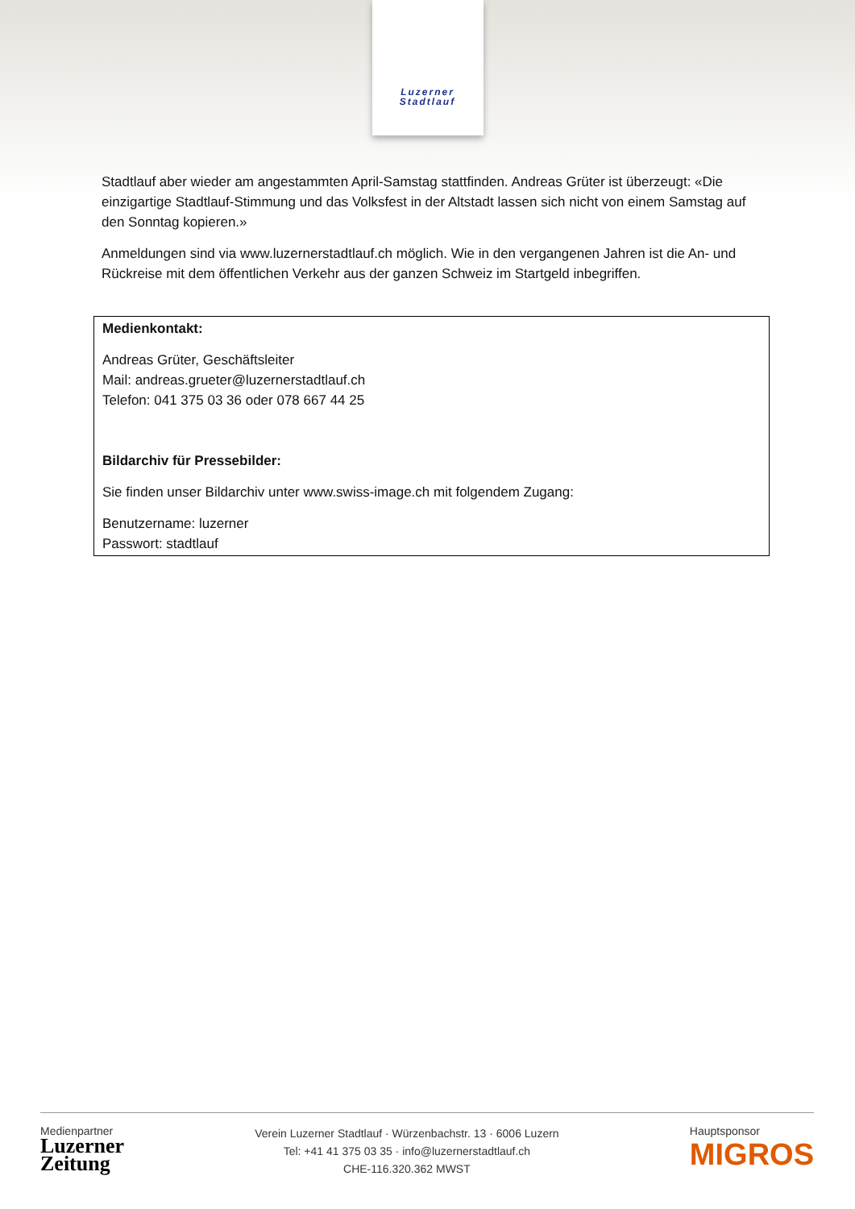Luzerner
Stadtlauf
Stadtlauf aber wieder am angestammten April-Samstag stattfinden. Andreas Grüter ist überzeugt: «Die einzigartige Stadtlauf-Stimmung und das Volksfest in der Altstadt lassen sich nicht von einem Samstag auf den Sonntag kopieren.»
Anmeldungen sind via www.luzernerstadtlauf.ch möglich. Wie in den vergangenen Jahren ist die An- und Rückreise mit dem öffentlichen Verkehr aus der ganzen Schweiz im Startgeld inbegriffen.
Medienkontakt:
Andreas Grüter, Geschäftsleiter
Mail: andreas.grueter@luzernerstadtlauf.ch
Telefon: 041 375 03 36 oder 078 667 44 25
Bildarchiv für Pressebilder:
Sie finden unser Bildarchiv unter www.swiss-image.ch mit folgendem Zugang:
Benutzername: luzerner
Passwort: stadtlauf
Medienpartner
Luzerner
Zeitung
Verein Luzerner Stadtlauf · Würzenbachstr. 13 · 6006 Luzern
Tel: +41 41 375 03 35 · info@luzernerstadtlauf.ch
CHE-116.320.362 MWST
Hauptsponsor
MIGROS